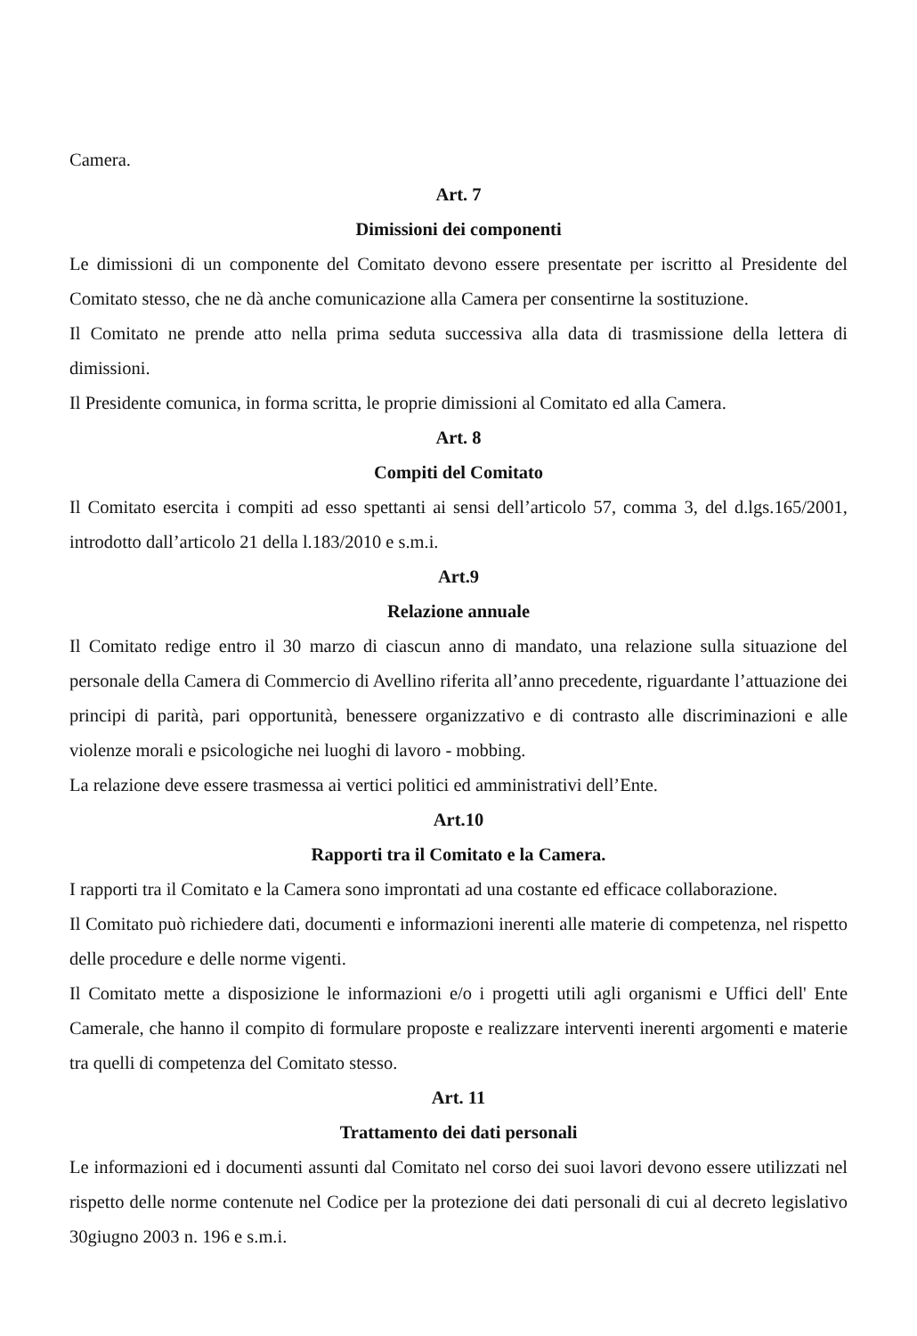Camera.
Art. 7
Dimissioni dei componenti
Le dimissioni di un componente del Comitato devono essere presentate per iscritto al Presidente del Comitato stesso, che ne dà anche comunicazione alla Camera per consentirne la sostituzione.
Il Comitato ne prende atto nella prima seduta successiva alla data di trasmissione della lettera di dimissioni.
Il Presidente comunica, in forma scritta, le proprie dimissioni al Comitato ed alla Camera.
Art. 8
Compiti del Comitato
Il Comitato esercita i compiti ad esso spettanti ai sensi dell’articolo 57, comma 3, del d.lgs.165/2001, introdotto dall’articolo 21 della l.183/2010 e s.m.i.
Art.9
Relazione annuale
Il Comitato redige entro il 30 marzo di ciascun anno di mandato, una relazione sulla situazione del personale della Camera di Commercio di Avellino riferita all’anno precedente, riguardante l’attuazione dei principi di parità, pari opportunità, benessere organizzativo e di contrasto alle discriminazioni e alle violenze morali e psicologiche nei luoghi di lavoro - mobbing.
La relazione deve essere trasmessa ai vertici politici ed amministrativi dell’Ente.
Art.10
Rapporti tra il Comitato e la Camera.
I rapporti tra il Comitato e la Camera sono improntati ad una costante ed efficace collaborazione.
Il Comitato può richiedere dati, documenti e informazioni inerenti alle materie di competenza, nel rispetto delle procedure e delle norme vigenti.
Il Comitato mette a disposizione le informazioni e/o i progetti utili agli organismi e Uffici dell' Ente Camerale, che hanno il compito di formulare proposte e realizzare interventi inerenti argomenti e materie tra quelli di competenza del Comitato stesso.
Art. 11
Trattamento dei dati personali
Le informazioni ed i documenti assunti dal Comitato nel corso dei suoi lavori devono essere utilizzati nel rispetto delle norme contenute nel Codice per la protezione dei dati personali di cui al decreto legislativo 30giugno 2003 n. 196 e s.m.i.